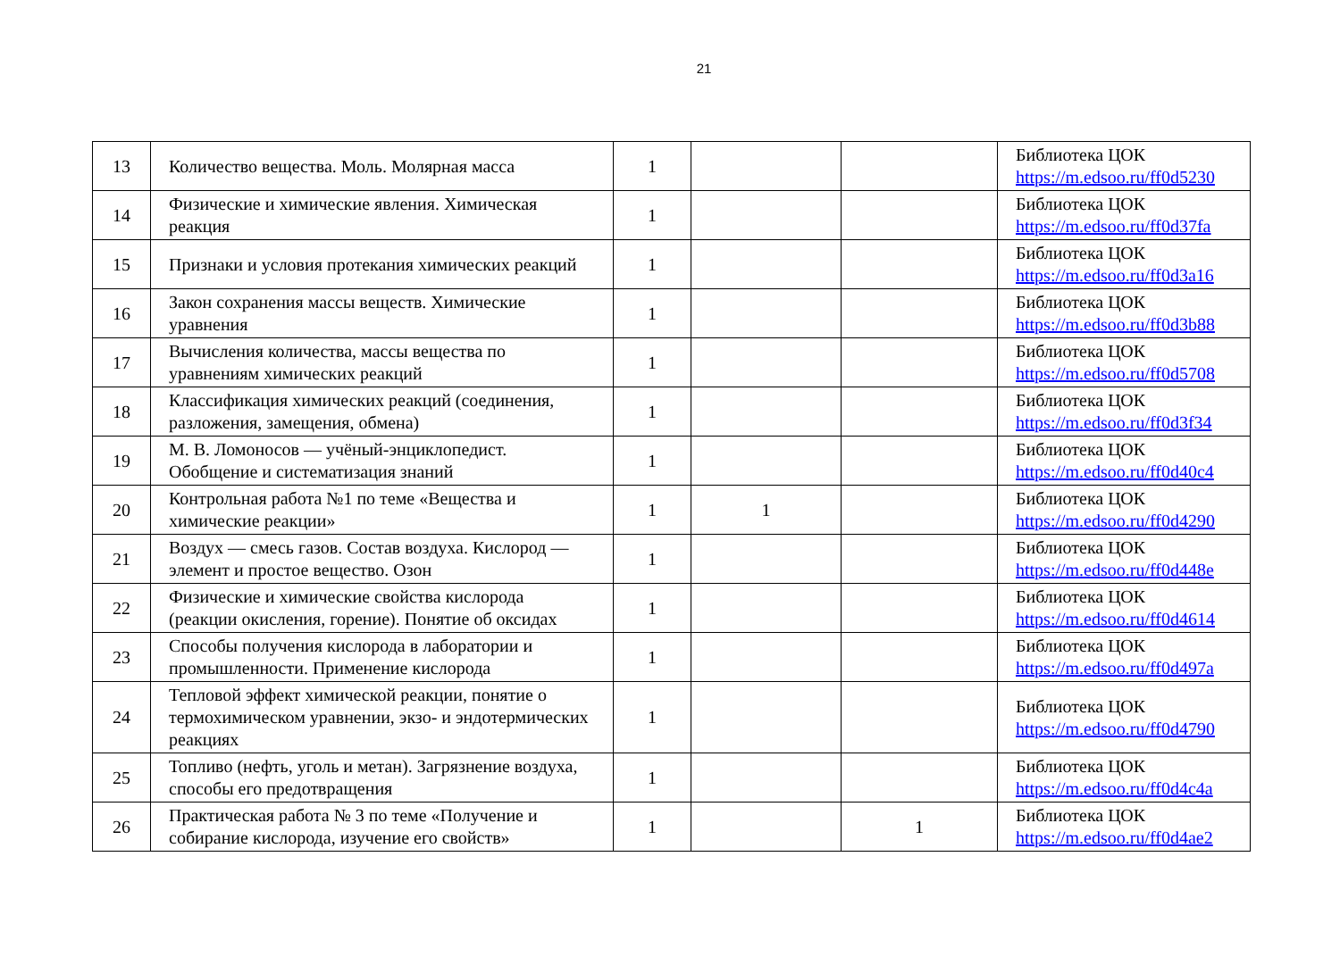21
| 13 | Количество вещества. Моль. Молярная масса | 1 | | | Библиотека ЦОК https://m.edsoo.ru/ff0d5230 |
| 14 | Физические и химические явления. Химическая реакция | 1 | | | Библиотека ЦОК https://m.edsoo.ru/ff0d37fa |
| 15 | Признаки и условия протекания химических реакций | 1 | | | Библиотека ЦОК https://m.edsoo.ru/ff0d3a16 |
| 16 | Закон сохранения массы веществ. Химические уравнения | 1 | | | Библиотека ЦОК https://m.edsoo.ru/ff0d3b88 |
| 17 | Вычисления количества, массы вещества по уравнениям химических реакций | 1 | | | Библиотека ЦОК https://m.edsoo.ru/ff0d5708 |
| 18 | Классификация химических реакций (соединения, разложения, замещения, обмена) | 1 | | | Библиотека ЦОК https://m.edsoo.ru/ff0d3f34 |
| 19 | М. В. Ломоносов — учёный-энциклопедист. Обобщение и систематизация знаний | 1 | | | Библиотека ЦОК https://m.edsoo.ru/ff0d40c4 |
| 20 | Контрольная работа №1 по теме «Вещества и химические реакции» | 1 | 1 | | Библиотека ЦОК https://m.edsoo.ru/ff0d4290 |
| 21 | Воздух — смесь газов. Состав воздуха. Кислород — элемент и простое вещество. Озон | 1 | | | Библиотека ЦОК https://m.edsoo.ru/ff0d448e |
| 22 | Физические и химические свойства кислорода (реакции окисления, горение). Понятие об оксидах | 1 | | | Библиотека ЦОК https://m.edsoo.ru/ff0d4614 |
| 23 | Способы получения кислорода в лаборатории и промышленности. Применение кислорода | 1 | | | Библиотека ЦОК https://m.edsoo.ru/ff0d497a |
| 24 | Тепловой эффект химической реакции, понятие о термохимическом уравнении, экзо- и эндотермических реакциях | 1 | | | Библиотека ЦОК https://m.edsoo.ru/ff0d4790 |
| 25 | Топливо (нефть, уголь и метан). Загрязнение воздуха, способы его предотвращения | 1 | | | Библиотека ЦОК https://m.edsoo.ru/ff0d4c4a |
| 26 | Практическая работа № 3 по теме «Получение и собирание кислорода, изучение его свойств» | 1 | | 1 | Библиотека ЦОК https://m.edsoo.ru/ff0d4ae2 |